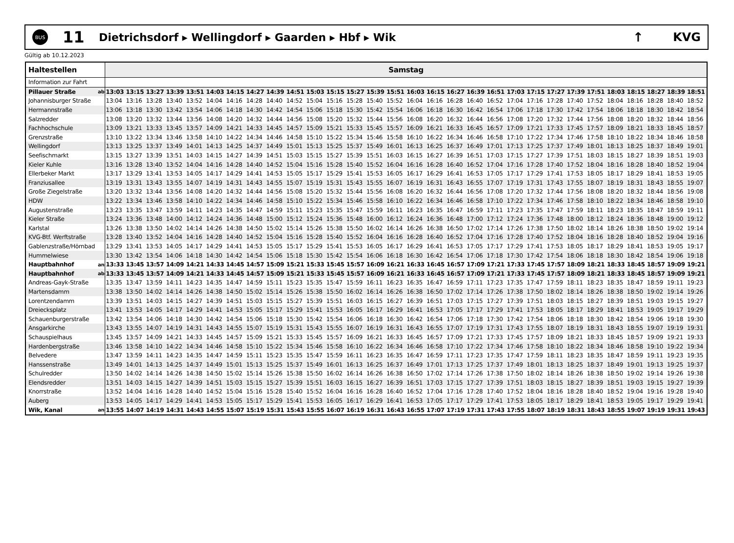BUS
11
Dietrichsdorf ▸ Wellingdorf ▸ Gaarden ▸ Hbf ▸ Wik
↑ KVG
Gültig ab 10.12.2023
| Haltestellen | | Samstag | | | | | | | | | | | | | | | | | | | | | | | | | | | | | |
| --- | --- | --- | --- | --- | --- | --- | --- | --- | --- | --- | --- | --- | --- | --- | --- | --- | --- | --- | --- | --- | --- | --- | --- | --- | --- | --- | --- | --- | --- | --- | --- |
| Information zur Fahrt | | | | | | | | | | | | | | | | | | | | | | | | | | | | | | | |
| Pillauer Straße | ab | 13:03 | 13:15 | 13:27 | 13:39 | 13:51 | 14:03 | 14:15 | 14:27 | 14:39 | 14:51 | 15:03 | 15:15 | 15:27 | 15:39 | 15:51 | 16:03 | 16:15 | 16:27 | 16:39 | 16:51 | 17:03 | 17:15 | 17:27 | 17:39 | 17:51 | 18:03 | 18:15 | 18:27 | 18:39 | 18:51 |
| Johannisburger Straße | | 13:04 | 13:16 | 13:28 | 13:40 | 13:52 | 14:04 | 14:16 | 14:28 | 14:40 | 14:52 | 15:04 | 15:16 | 15:28 | 15:40 | 15:52 | 16:04 | 16:16 | 16:28 | 16:40 | 16:52 | 17:04 | 17:16 | 17:28 | 17:40 | 17:52 | 18:04 | 18:16 | 18:28 | 18:40 | 18:52 |
| Hermannstraße | | 13:06 | 13:18 | 13:30 | 13:42 | 13:54 | 14:06 | 14:18 | 14:30 | 14:42 | 14:54 | 15:06 | 15:18 | 15:30 | 15:42 | 15:54 | 16:06 | 16:18 | 16:30 | 16:42 | 16:54 | 17:06 | 17:18 | 17:30 | 17:42 | 17:54 | 18:06 | 18:18 | 18:30 | 18:42 | 18:54 |
| Salzredder | | 13:08 | 13:20 | 13:32 | 13:44 | 13:56 | 14:08 | 14:20 | 14:32 | 14:44 | 14:56 | 15:08 | 15:20 | 15:32 | 15:44 | 15:56 | 16:08 | 16:20 | 16:32 | 16:44 | 16:56 | 17:08 | 17:20 | 17:32 | 17:44 | 17:56 | 18:08 | 18:20 | 18:32 | 18:44 | 18:56 |
| Fachhochschule | | 13:09 | 13:21 | 13:33 | 13:45 | 13:57 | 14:09 | 14:21 | 14:33 | 14:45 | 14:57 | 15:09 | 15:21 | 15:33 | 15:45 | 15:57 | 16:09 | 16:21 | 16:33 | 16:45 | 16:57 | 17:09 | 17:21 | 17:33 | 17:45 | 17:57 | 18:09 | 18:21 | 18:33 | 18:45 | 18:57 |
| Grenzstraße | | 13:10 | 13:22 | 13:34 | 13:46 | 13:58 | 14:10 | 14:22 | 14:34 | 14:46 | 14:58 | 15:10 | 15:22 | 15:34 | 15:46 | 15:58 | 16:10 | 16:22 | 16:34 | 16:46 | 16:58 | 17:10 | 17:22 | 17:34 | 17:46 | 17:58 | 18:10 | 18:22 | 18:34 | 18:46 | 18:58 |
| Wellingdorf | | 13:13 | 13:25 | 13:37 | 13:49 | 14:01 | 14:13 | 14:25 | 14:37 | 14:49 | 15:01 | 15:13 | 15:25 | 15:37 | 15:49 | 16:01 | 16:13 | 16:25 | 16:37 | 16:49 | 17:01 | 17:13 | 17:25 | 17:37 | 17:49 | 18:01 | 18:13 | 18:25 | 18:37 | 18:49 | 19:01 |
| Seefischmarkt | | 13:15 | 13:27 | 13:39 | 13:51 | 14:03 | 14:15 | 14:27 | 14:39 | 14:51 | 15:03 | 15:15 | 15:27 | 15:39 | 15:51 | 16:03 | 16:15 | 16:27 | 16:39 | 16:51 | 17:03 | 17:15 | 17:27 | 17:39 | 17:51 | 18:03 | 18:15 | 18:27 | 18:39 | 18:51 | 19:03 |
| Kieler Kuhle | | 13:16 | 13:28 | 13:40 | 13:52 | 14:04 | 14:16 | 14:28 | 14:40 | 14:52 | 15:04 | 15:16 | 15:28 | 15:40 | 15:52 | 16:04 | 16:16 | 16:28 | 16:40 | 16:52 | 17:04 | 17:16 | 17:28 | 17:40 | 17:52 | 18:04 | 18:16 | 18:28 | 18:40 | 18:52 | 19:04 |
| Ellerbeker Markt | | 13:17 | 13:29 | 13:41 | 13:53 | 14:05 | 14:17 | 14:29 | 14:41 | 14:53 | 15:05 | 15:17 | 15:29 | 15:41 | 15:53 | 16:05 | 16:17 | 16:29 | 16:41 | 16:53 | 17:05 | 17:17 | 17:29 | 17:41 | 17:53 | 18:05 | 18:17 | 18:29 | 18:41 | 18:53 | 19:05 |
| Franziusallee | | 13:19 | 13:31 | 13:43 | 13:55 | 14:07 | 14:19 | 14:31 | 14:43 | 14:55 | 15:07 | 15:19 | 15:31 | 15:43 | 15:55 | 16:07 | 16:19 | 16:31 | 16:43 | 16:55 | 17:07 | 17:19 | 17:31 | 17:43 | 17:55 | 18:07 | 18:19 | 18:31 | 18:43 | 18:55 | 19:07 |
| Große Ziegelstraße | | 13:20 | 13:32 | 13:44 | 13:56 | 14:08 | 14:20 | 14:32 | 14:44 | 14:56 | 15:08 | 15:20 | 15:32 | 15:44 | 15:56 | 16:08 | 16:20 | 16:32 | 16:44 | 16:56 | 17:08 | 17:20 | 17:32 | 17:44 | 17:56 | 18:08 | 18:20 | 18:32 | 18:44 | 18:56 | 19:08 |
| HDW | | 13:22 | 13:34 | 13:46 | 13:58 | 14:10 | 14:22 | 14:34 | 14:46 | 14:58 | 15:10 | 15:22 | 15:34 | 15:46 | 15:58 | 16:10 | 16:22 | 16:34 | 16:46 | 16:58 | 17:10 | 17:22 | 17:34 | 17:46 | 17:58 | 18:10 | 18:22 | 18:34 | 18:46 | 18:58 | 19:10 |
| Augustenstraße | | 13:23 | 13:35 | 13:47 | 13:59 | 14:11 | 14:23 | 14:35 | 14:47 | 14:59 | 15:11 | 15:23 | 15:35 | 15:47 | 15:59 | 16:11 | 16:23 | 16:35 | 16:47 | 16:59 | 17:11 | 17:23 | 17:35 | 17:47 | 17:59 | 18:11 | 18:23 | 18:35 | 18:47 | 18:59 | 19:11 |
| Kieler Straße | | 13:24 | 13:36 | 13:48 | 14:00 | 14:12 | 14:24 | 14:36 | 14:48 | 15:00 | 15:12 | 15:24 | 15:36 | 15:48 | 16:00 | 16:12 | 16:24 | 16:36 | 16:48 | 17:00 | 17:12 | 17:24 | 17:36 | 17:48 | 18:00 | 18:12 | 18:24 | 18:36 | 18:48 | 19:00 | 19:12 |
| Karlstal | | 13:26 | 13:38 | 13:50 | 14:02 | 14:14 | 14:26 | 14:38 | 14:50 | 15:02 | 15:14 | 15:26 | 15:38 | 15:50 | 16:02 | 16:14 | 16:26 | 16:38 | 16:50 | 17:02 | 17:14 | 17:26 | 17:38 | 17:50 | 18:02 | 18:14 | 18:26 | 18:38 | 18:50 | 19:02 | 19:14 |
| KVG-Btf. Werftstraße | | 13:28 | 13:40 | 13:52 | 14:04 | 14:16 | 14:28 | 14:40 | 14:52 | 15:04 | 15:16 | 15:28 | 15:40 | 15:52 | 16:04 | 16:16 | 16:28 | 16:40 | 16:52 | 17:04 | 17:16 | 17:28 | 17:40 | 17:52 | 18:04 | 18:16 | 18:28 | 18:40 | 18:52 | 19:04 | 19:16 |
| Gablenzstraße/Hörnbad | | 13:29 | 13:41 | 13:53 | 14:05 | 14:17 | 14:29 | 14:41 | 14:53 | 15:05 | 15:17 | 15:29 | 15:41 | 15:53 | 16:05 | 16:17 | 16:29 | 16:41 | 16:53 | 17:05 | 17:17 | 17:29 | 17:41 | 17:53 | 18:05 | 18:17 | 18:29 | 18:41 | 18:53 | 19:05 | 19:17 |
| Hummelwiese | | 13:30 | 13:42 | 13:54 | 14:06 | 14:18 | 14:30 | 14:42 | 14:54 | 15:06 | 15:18 | 15:30 | 15:42 | 15:54 | 16:06 | 16:18 | 16:30 | 16:42 | 16:54 | 17:06 | 17:18 | 17:30 | 17:42 | 17:54 | 18:06 | 18:18 | 18:30 | 18:42 | 18:54 | 19:06 | 19:18 |
| Hauptbahnhof | an | 13:33 | 13:45 | 13:57 | 14:09 | 14:21 | 14:33 | 14:45 | 14:57 | 15:09 | 15:21 | 15:33 | 15:45 | 15:57 | 16:09 | 16:21 | 16:33 | 16:45 | 16:57 | 17:09 | 17:21 | 17:33 | 17:45 | 17:57 | 18:09 | 18:21 | 18:33 | 18:45 | 18:57 | 19:09 | 19:21 |
| Hauptbahnhof | ab | 13:33 | 13:45 | 13:57 | 14:09 | 14:21 | 14:33 | 14:45 | 14:57 | 15:09 | 15:21 | 15:33 | 15:45 | 15:57 | 16:09 | 16:21 | 16:33 | 16:45 | 16:57 | 17:09 | 17:21 | 17:33 | 17:45 | 17:57 | 18:09 | 18:21 | 18:33 | 18:45 | 18:57 | 19:09 | 19:21 |
| Andreas-Gayk-Straße | | 13:35 | 13:47 | 13:59 | 14:11 | 14:23 | 14:35 | 14:47 | 14:59 | 15:11 | 15:23 | 15:35 | 15:47 | 15:59 | 16:11 | 16:23 | 16:35 | 16:47 | 16:59 | 17:11 | 17:23 | 17:35 | 17:47 | 17:59 | 18:11 | 18:23 | 18:35 | 18:47 | 18:59 | 19:11 | 19:23 |
| Martensdamm | | 13:38 | 13:50 | 14:02 | 14:14 | 14:26 | 14:38 | 14:50 | 15:02 | 15:14 | 15:26 | 15:38 | 15:50 | 16:02 | 16:14 | 16:26 | 16:38 | 16:50 | 17:02 | 17:14 | 17:26 | 17:38 | 17:50 | 18:02 | 18:14 | 18:26 | 18:38 | 18:50 | 19:02 | 19:14 | 19:26 |
| Lorentzendamm | | 13:39 | 13:51 | 14:03 | 14:15 | 14:27 | 14:39 | 14:51 | 15:03 | 15:15 | 15:27 | 15:39 | 15:51 | 16:03 | 16:15 | 16:27 | 16:39 | 16:51 | 17:03 | 17:15 | 17:27 | 17:39 | 17:51 | 18:03 | 18:15 | 18:27 | 18:39 | 18:51 | 19:03 | 19:15 | 19:27 |
| Dreiecksplatz | | 13:41 | 13:53 | 14:05 | 14:17 | 14:29 | 14:41 | 14:53 | 15:05 | 15:17 | 15:29 | 15:41 | 15:53 | 16:05 | 16:17 | 16:29 | 16:41 | 16:53 | 17:05 | 17:17 | 17:29 | 17:41 | 17:53 | 18:05 | 18:17 | 18:29 | 18:41 | 18:53 | 19:05 | 19:17 | 19:29 |
| Schauenburgerstraße | | 13:42 | 13:54 | 14:06 | 14:18 | 14:30 | 14:42 | 14:54 | 15:06 | 15:18 | 15:30 | 15:42 | 15:54 | 16:06 | 16:18 | 16:30 | 16:42 | 16:54 | 17:06 | 17:18 | 17:30 | 17:42 | 17:54 | 18:06 | 18:18 | 18:30 | 18:42 | 18:54 | 19:06 | 19:18 | 19:30 |
| Ansgarkirche | | 13:43 | 13:55 | 14:07 | 14:19 | 14:31 | 14:43 | 14:55 | 15:07 | 15:19 | 15:31 | 15:43 | 15:55 | 16:07 | 16:19 | 16:31 | 16:43 | 16:55 | 17:07 | 17:19 | 17:31 | 17:43 | 17:55 | 18:07 | 18:19 | 18:31 | 18:43 | 18:55 | 19:07 | 19:19 | 19:31 |
| Schauspielhaus | | 13:45 | 13:57 | 14:09 | 14:21 | 14:33 | 14:45 | 14:57 | 15:09 | 15:21 | 15:33 | 15:45 | 15:57 | 16:09 | 16:21 | 16:33 | 16:45 | 16:57 | 17:09 | 17:21 | 17:33 | 17:45 | 17:57 | 18:09 | 18:21 | 18:33 | 18:45 | 18:57 | 19:09 | 19:21 | 19:33 |
| Hardenbergstraße | | 13:46 | 13:58 | 14:10 | 14:22 | 14:34 | 14:46 | 14:58 | 15:10 | 15:22 | 15:34 | 15:46 | 15:58 | 16:10 | 16:22 | 16:34 | 16:46 | 16:58 | 17:10 | 17:22 | 17:34 | 17:46 | 17:58 | 18:10 | 18:22 | 18:34 | 18:46 | 18:58 | 19:10 | 19:22 | 19:34 |
| Belvedere | | 13:47 | 13:59 | 14:11 | 14:23 | 14:35 | 14:47 | 14:59 | 15:11 | 15:23 | 15:35 | 15:47 | 15:59 | 16:11 | 16:23 | 16:35 | 16:47 | 16:59 | 17:11 | 17:23 | 17:35 | 17:47 | 17:59 | 18:11 | 18:23 | 18:35 | 18:47 | 18:59 | 19:11 | 19:23 | 19:35 |
| Hanssenstraße | | 13:49 | 14:01 | 14:13 | 14:25 | 14:37 | 14:49 | 15:01 | 15:13 | 15:25 | 15:37 | 15:49 | 16:01 | 16:13 | 16:25 | 16:37 | 16:49 | 17:01 | 17:13 | 17:25 | 17:37 | 17:49 | 18:01 | 18:13 | 18:25 | 18:37 | 18:49 | 19:01 | 19:13 | 19:25 | 19:37 |
| Schulredder | | 13:50 | 14:02 | 14:14 | 14:26 | 14:38 | 14:50 | 15:02 | 15:14 | 15:26 | 15:38 | 15:50 | 16:02 | 16:14 | 16:26 | 16:38 | 16:50 | 17:02 | 17:14 | 17:26 | 17:38 | 17:50 | 18:02 | 18:14 | 18:26 | 18:38 | 18:50 | 19:02 | 19:14 | 19:26 | 19:38 |
| Elendsredder | | 13:51 | 14:03 | 14:15 | 14:27 | 14:39 | 14:51 | 15:03 | 15:15 | 15:27 | 15:39 | 15:51 | 16:03 | 16:15 | 16:27 | 16:39 | 16:51 | 17:03 | 17:15 | 17:27 | 17:39 | 17:51 | 18:03 | 18:15 | 18:27 | 18:39 | 18:51 | 19:03 | 19:15 | 19:27 | 19:39 |
| Knorrstraße | | 13:52 | 14:04 | 14:16 | 14:28 | 14:40 | 14:52 | 15:04 | 15:16 | 15:28 | 15:40 | 15:52 | 16:04 | 16:16 | 16:28 | 16:40 | 16:52 | 17:04 | 17:16 | 17:28 | 17:40 | 17:52 | 18:04 | 18:16 | 18:28 | 18:40 | 18:52 | 19:04 | 19:16 | 19:28 | 19:40 |
| Auberg | | 13:53 | 14:05 | 14:17 | 14:29 | 14:41 | 14:53 | 15:05 | 15:17 | 15:29 | 15:41 | 15:53 | 16:05 | 16:17 | 16:29 | 16:41 | 16:53 | 17:05 | 17:17 | 17:29 | 17:41 | 17:53 | 18:05 | 18:17 | 18:29 | 18:41 | 18:53 | 19:05 | 19:17 | 19:29 | 19:41 |
| Wik, Kanal | an | 13:55 | 14:07 | 14:19 | 14:31 | 14:43 | 14:55 | 15:07 | 15:19 | 15:31 | 15:43 | 15:55 | 16:07 | 16:19 | 16:31 | 16:43 | 16:55 | 17:07 | 17:19 | 17:31 | 17:43 | 17:55 | 18:07 | 18:19 | 18:31 | 18:43 | 18:55 | 19:07 | 19:19 | 19:31 | 19:43 |